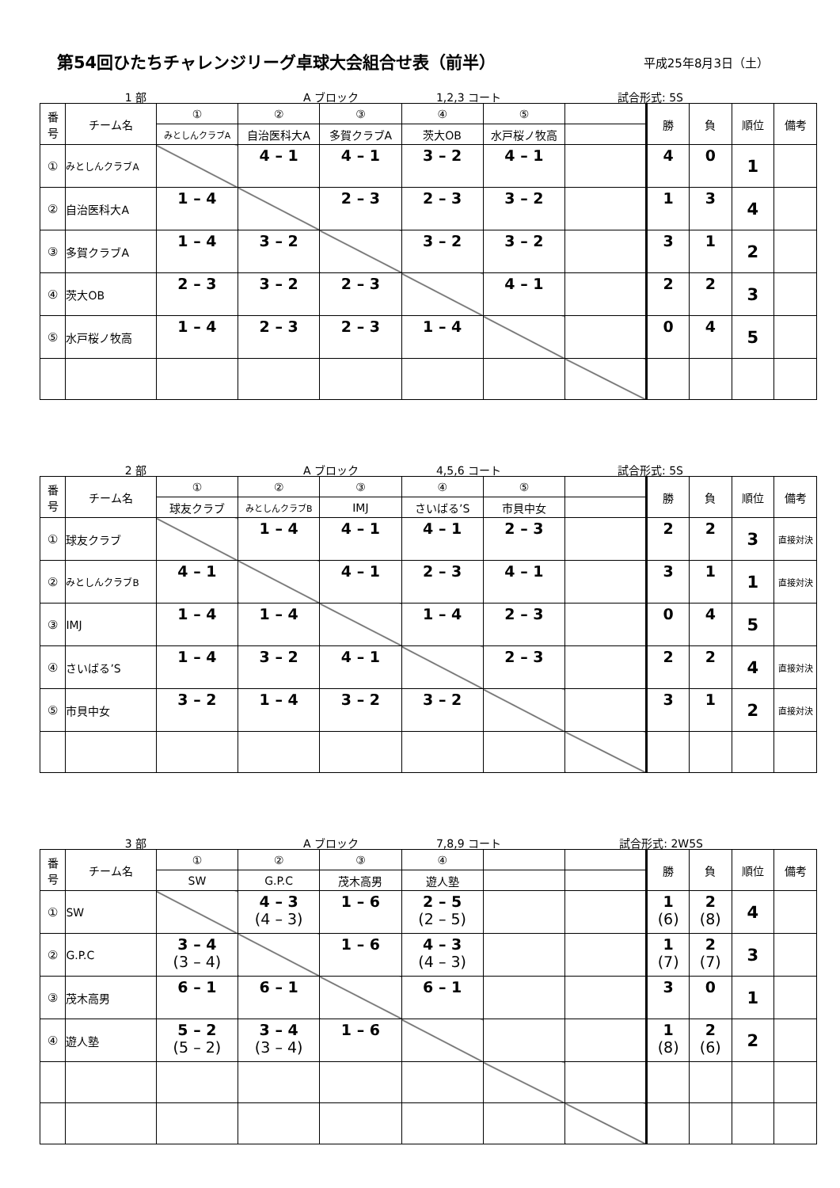第54回ひたちチャレンジリーグ卓球大会組合せ表（前半）
平成25年8月3日（土）
1 部 A ブロック 1,2,3 コート 試合形式: 5S
| 番 号 | チーム名 | ① | ② | ③ | ④ | ⑤ | | 勝 | 負 | 順位 | 備考 |
| --- | --- | --- | --- | --- | --- | --- | --- | --- | --- | --- | --- |
| | | みとしんクラブA | 自治医科大A | 多賀クラブA | 茨大OB | 水戸桜ノ牧高 | | | | | |
| ① | みとしんクラブA | | 4 – 1 | 4 – 1 | 3 – 2 | 4 – 1 | | 4 | 0 | 1 | |
| ② | 自治医科大A | 1 – 4 | | 2 – 3 | 2 – 3 | 3 – 2 | | 1 | 3 | 4 | |
| ③ | 多賀クラブA | 1 – 4 | 3 – 2 | | 3 – 2 | 3 – 2 | | 3 | 1 | 2 | |
| ④ | 茨大OB | 2 – 3 | 3 – 2 | 2 – 3 | | 4 – 1 | | 2 | 2 | 3 | |
| ⑤ | 水戸桜ノ牧高 | 1 – 4 | 2 – 3 | 2 – 3 | 1 – 4 | | | 0 | 4 | 5 | |
2 部 A ブロック 4,5,6 コート 試合形式: 5S
| 番 号 | チーム名 | ① | ② | ③ | ④ | ⑤ | | 勝 | 負 | 順位 | 備考 |
| --- | --- | --- | --- | --- | --- | --- | --- | --- | --- | --- | --- |
| | | 球友クラブ | みとしんクラブB | IMJ | さいばる’S | 市貝中女 | | | | | |
| ① | 球友クラブ | | 1 – 4 | 4 – 1 | 4 – 1 | 2 – 3 | | 2 | 2 | 3 | 直接対決 |
| ② | みとしんクラブB | 4 – 1 | | 4 – 1 | 2 – 3 | 4 – 1 | | 3 | 1 | 1 | 直接対決 |
| ③ | IMJ | 1 – 4 | 1 – 4 | | 1 – 4 | 2 – 3 | | 0 | 4 | 5 | |
| ④ | さいばる’S | 1 – 4 | 3 – 2 | 4 – 1 | | 2 – 3 | | 2 | 2 | 4 | 直接対決 |
| ⑤ | 市貝中女 | 3 – 2 | 1 – 4 | 3 – 2 | 3 – 2 | | | 3 | 1 | 2 | 直接対決 |
3 部 A ブロック 7,8,9 コート 試合形式: 2W5S
| 番 号 | チーム名 | ① | ② | ③ | ④ | | | 勝 | 負 | 順位 | 備考 |
| --- | --- | --- | --- | --- | --- | --- | --- | --- | --- | --- | --- |
| | | SW | G.P.C | 茂木高男 | 遊人塾 | | | | | | |
| ① | SW | | 4 – 3 (4 – 3) | 1 – 6 | 2 – 5 (2 – 5) | | | 1 (6) | 2 (8) | 4 | |
| ② | G.P.C | 3 – 4 (3 – 4) | | 1 – 6 | 4 – 3 (4 – 3) | | | 1 (7) | 2 (7) | 3 | |
| ③ | 茂木高男 | 6 – 1 | 6 – 1 | | 6 – 1 | | | 3 | 0 | 1 | |
| ④ | 遊人塾 | 5 – 2 (5 – 2) | 3 – 4 (3 – 4) | 1 – 6 | | | | 1 (8) | 2 (6) | 2 | |